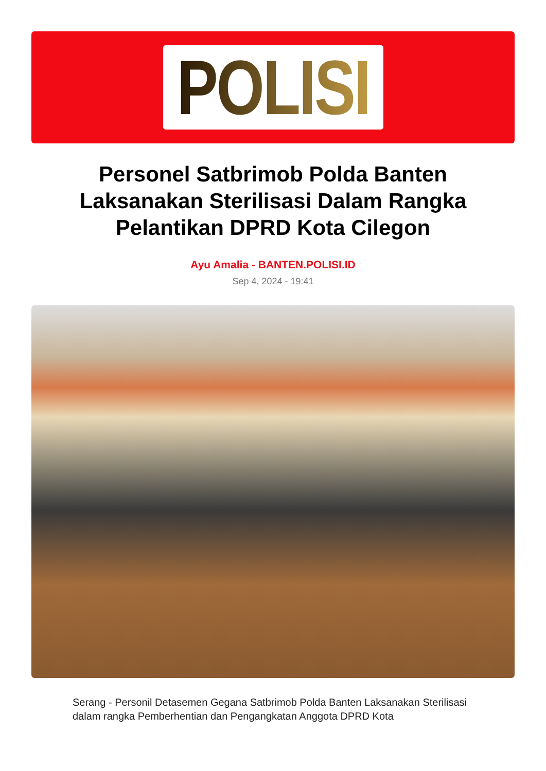POLISI
Personel Satbrimob Polda Banten Laksanakan Sterilisasi Dalam Rangka Pelantikan DPRD Kota Cilegon
Ayu Amalia - BANTEN.POLISI.ID
Sep 4, 2024 - 19:41
Serang - Personil Detasemen Gegana Satbrimob Polda Banten Laksanakan Sterilisasi dalam rangka Pemberhentian dan Pengangkatan Anggota DPRD Kota